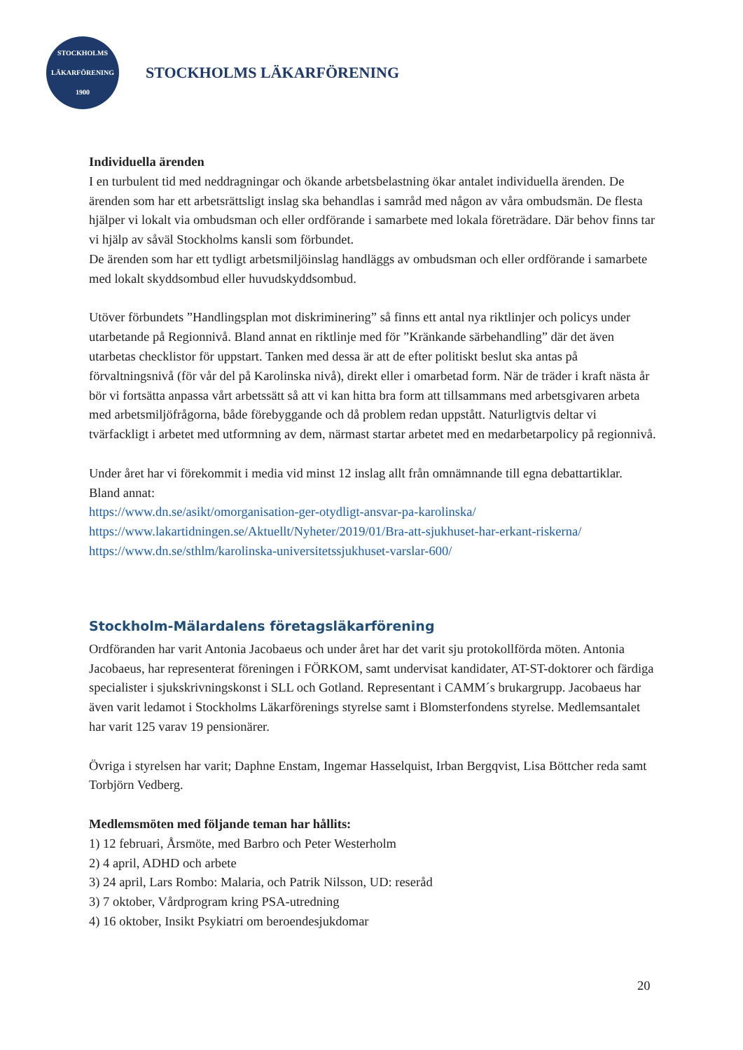STOCKHOLMS
LÄKARFÖRENING
1900
STOCKHOLMS LÄKARFÖRENING
Individuella ärenden
I en turbulent tid med neddragningar och ökande arbetsbelastning ökar antalet individuella ärenden. De ärenden som har ett arbetsrättsligt inslag ska behandlas i samråd med någon av våra ombudsmän. De flesta hjälper vi lokalt via ombudsman och eller ordförande i samarbete med lokala företrädare. Där behov finns tar vi hjälp av såväl Stockholms kansli som förbundet.
De ärenden som har ett tydligt arbetsmiljöinslag handläggs av ombudsman och eller ordförande i samarbete med lokalt skyddsombud eller huvudskyddsombud.
Utöver förbundets ”Handlingsplan mot diskriminering” så finns ett antal nya riktlinjer och policys under utarbetande på Regionnivå. Bland annat en riktlinje med för ”Kränkande särbehandling” där det även utarbetas checklistor för uppstart. Tanken med dessa är att de efter politiskt beslut ska antas på förvaltningsnivå (för vår del på Karolinska nivå), direkt eller i omarbetad form. När de träder i kraft nästa år bör vi fortsätta anpassa vårt arbetssätt så att vi kan hitta bra form att tillsammans med arbetsgivaren arbeta med arbetsmiljöfrågorna, både förebyggande och då problem redan uppstått. Naturligtvis deltar vi tvärfackligt i arbetet med utformning av dem, närmast startar arbetet med en medarbetarpolicy på regionnivå.
Under året har vi förekommit i media vid minst 12 inslag allt från omnämnande till egna debattartiklar. Bland annat:
https://www.dn.se/asikt/omorganisation-ger-otydligt-ansvar-pa-karolinska/
https://www.lakartidningen.se/Aktuellt/Nyheter/2019/01/Bra-att-sjukhuset-har-erkant-riskerna/
https://www.dn.se/sthlm/karolinska-universitetssjukhuset-varslar-600/
Stockholm-Mälardalens företagsläkarförening
Ordföranden har varit Antonia Jacobaeus och under året har det varit sju protokollförda möten. Antonia Jacobaeus, har representerat föreningen i FÖRKOM, samt undervisat kandidater, AT-ST-doktorer och färdiga specialister i sjukskrivningskonst i SLL och Gotland. Representant i CAMM´s brukargrupp. Jacobaeus har även varit ledamot i Stockholms Läkarförenings styrelse samt i Blomsterfondens styrelse. Medlemsantalet har varit 125 varav 19 pensionärer.
Övriga i styrelsen har varit; Daphne Enstam, Ingemar Hasselquist, Irban Bergqvist, Lisa Böttcher reda samt Torbjörn Vedberg.
Medlemsmöten med följande teman har hållits:
1) 12 februari, Årsmöte, med Barbro och Peter Westerholm
2) 4 april, ADHD och arbete
3) 24 april, Lars Rombo: Malaria, och Patrik Nilsson, UD: reseråd
3) 7 oktober, Vårdprogram kring PSA-utredning
4) 16 oktober, Insikt Psykiatri om beroendesjukdomar
20